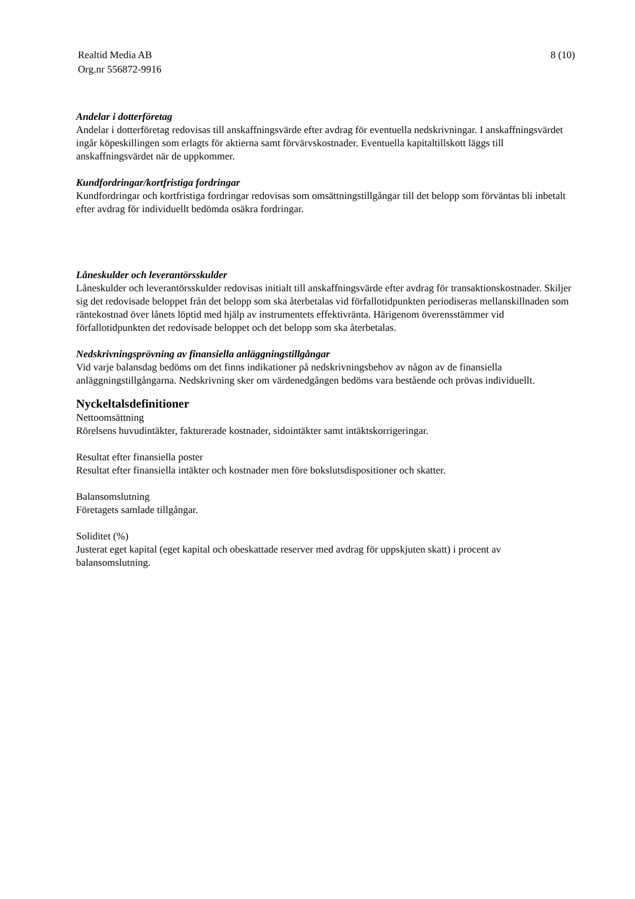Realtid Media AB
Org.nr 556872-9916
8 (10)
Andelar i dotterföretag
Andelar i dotterföretag redovisas till anskaffningsvärde efter avdrag för eventuella nedskrivningar. I anskaffningsvärdet ingår köpeskillingen som erlagts för aktierna samt förvärvskostnader. Eventuella kapitaltillskott läggs till anskaffningsvärdet när de uppkommer.
Kundfordringar/kortfristiga fordringar
Kundfordringar och kortfristiga fordringar redovisas som omsättningstillgångar till det belopp som förväntas bli inbetalt efter avdrag för individuellt bedömda osäkra fordringar.
Låneskulder och leverantörsskulder
Låneskulder och leverantörsskulder redovisas initialt till anskaffningsvärde efter avdrag för transaktionskostnader. Skiljer sig det redovisade beloppet från det belopp som ska återbetalas vid förfallotidpunkten periodiseras mellanskillnaden som räntekostnad över lånets löptid med hjälp av instrumentets effektivränta. Härigenom överensstämmer vid förfallotidpunkten det redovisade beloppet och det belopp som ska återbetalas.
Nedskrivningsprövning av finansiella anläggningstillgångar
Vid varje balansdag bedöms om det finns indikationer på nedskrivningsbehov av någon av de finansiella anläggningstillgångarna. Nedskrivning sker om värdenedgången bedöms vara bestående och prövas individuellt.
Nyckeltalsdefinitioner
Nettoomsättning
Rörelsens huvudintäkter, fakturerade kostnader, sidointäkter samt intäktskorrigeringar.
Resultat efter finansiella poster
Resultat efter finansiella intäkter och kostnader men före bokslutsdispositioner och skatter.
Balansomslutning
Företagets samlade tillgångar.
Soliditet (%)
Justerat eget kapital (eget kapital och obeskattade reserver med avdrag för uppskjuten skatt) i procent av balansomslutning.